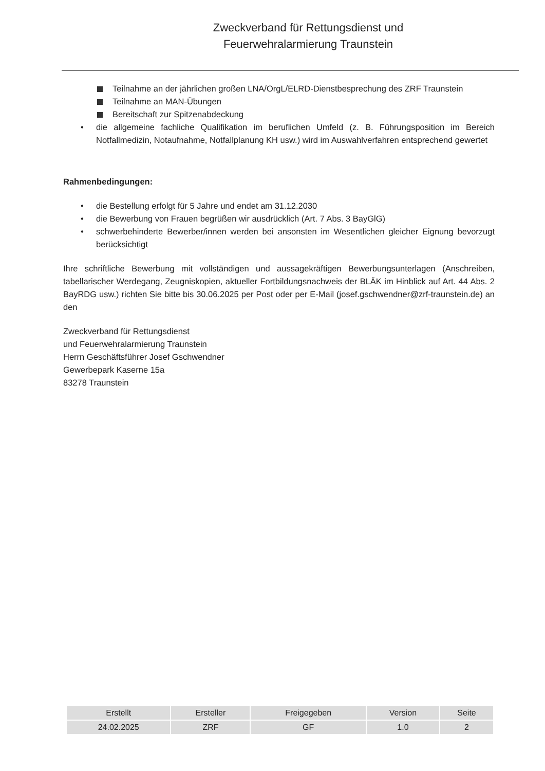Zweckverband für Rettungsdienst und Feuerwehralarmierung Traunstein
Teilnahme an der jährlichen großen LNA/OrgL/ELRD-Dienstbesprechung des ZRF Traunstein
Teilnahme an MAN-Übungen
Bereitschaft zur Spitzenabdeckung
• die allgemeine fachliche Qualifikation im beruflichen Umfeld (z. B. Führungsposition im Bereich Notfallmedizin, Notaufnahme, Notfallplanung KH usw.) wird im Auswahlverfahren entsprechend gewertet
Rahmenbedingungen:
• die Bestellung erfolgt für 5 Jahre und endet am 31.12.2030
• die Bewerbung von Frauen begrüßen wir ausdrücklich (Art. 7 Abs. 3 BayGlG)
• schwerbehinderte Bewerber/innen werden bei ansonsten im Wesentlichen gleicher Eignung bevorzugt berücksichtigt
Ihre schriftliche Bewerbung mit vollständigen und aussagekräftigen Bewerbungsunterlagen (Anschreiben, tabellarischer Werdegang, Zeugniskopien, aktueller Fortbildungsnachweis der BLÄK im Hinblick auf Art. 44 Abs. 2 BayRDG usw.) richten Sie bitte bis 30.06.2025 per Post oder per E-Mail (josef.gschwendner@zrf-traunstein.de) an den
Zweckverband für Rettungsdienst
und Feuerwehralarmierung Traunstein
Herrn Geschäftsführer Josef Gschwendner
Gewerbepark Kaserne 15a
83278 Traunstein
| Erstellt | Ersteller | Freigegeben | Version | Seite |
| --- | --- | --- | --- | --- |
| 24.02.2025 | ZRF | GF | 1.0 | 2 |